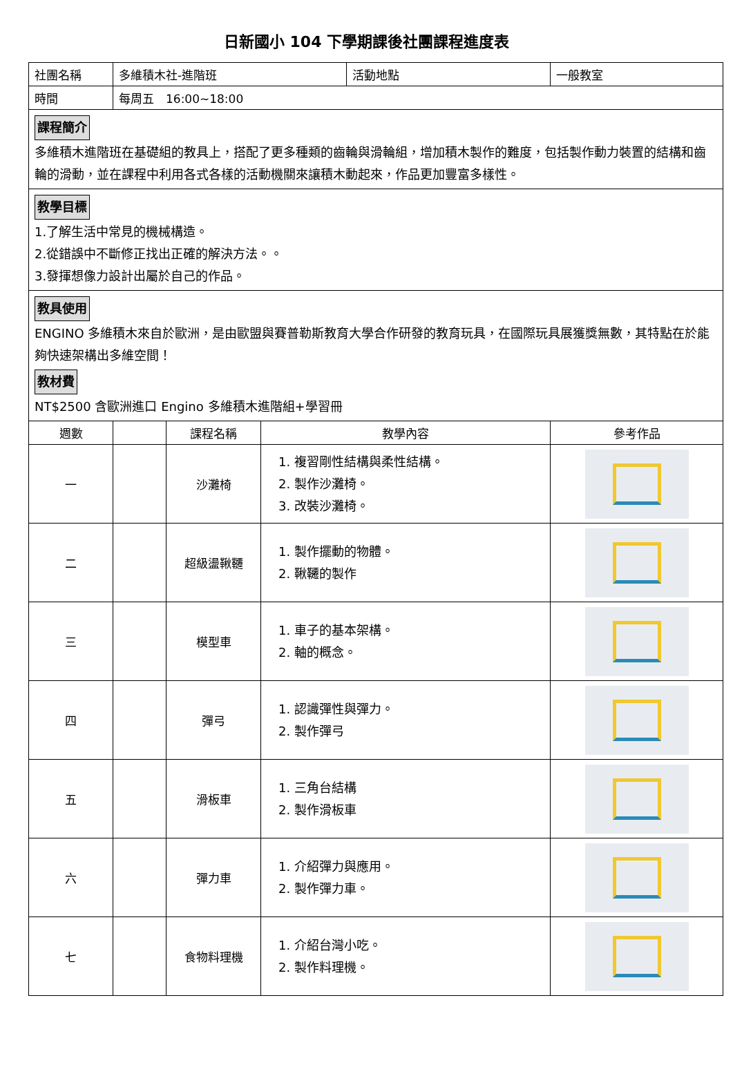日新國小 104 下學期課後社團課程進度表
| 社團名稱 | 多維積木社-進階班 | | | 活動地點 | 一般教室 |
| 時間 | 每周五 16:00~18:00 | | | | |
| 課程簡介 多維積木進階班在基礎組的教具上，搭配了更多種類的齒輪與滑輪組，增加積木製作的難度，包括製作動力裝置的結構和齒輪的滑動，並在課程中利用各式各樣的活動機關來讓積木動起來，作品更加豐富多樣性。 | | | | | |
| 教學目標 1.了解生活中常見的機械構造。 2.從錯誤中不斷修正找出正確的解決方法。。 3.發揮想像力設計出屬於自己的作品。 | | | | | |
| 教具使用 ENGINO 多維積木來自於歐洲，是由歐盟與賽普勒斯教育大學合作研發的教育玩具，在國際玩具展獲獎無數，其特點在於能夠快速架構出多維空間！ 教材費 NT$2500 含歐洲進口 Engino 多維積木進階組+學習冊 | | | | | |
| 週數 | | 課程名稱 | 教學內容 | | 參考作品 |
| 一 | | 沙灘椅 | 1. 複習剛性結構與柔性結構。 2. 製作沙灘椅。 3. 改裝沙灘椅。 | | |
| 二 | | 超級盪鞦韆 | 1. 製作擺動的物體。 2. 鞦韆的製作 | | |
| 三 | | 模型車 | 1. 車子的基本架構。 2. 軸的概念。 | | |
| 四 | | 彈弓 | 1. 認識彈性與彈力。 2. 製作彈弓 | | |
| 五 | | 滑板車 | 1. 三角台結構 2. 製作滑板車 | | |
| 六 | | 彈力車 | 1. 介紹彈力與應用。 2. 製作彈力車。 | | |
| 七 | | 食物料理機 | 1. 介紹台灣小吃。 2. 製作料理機。 | | |